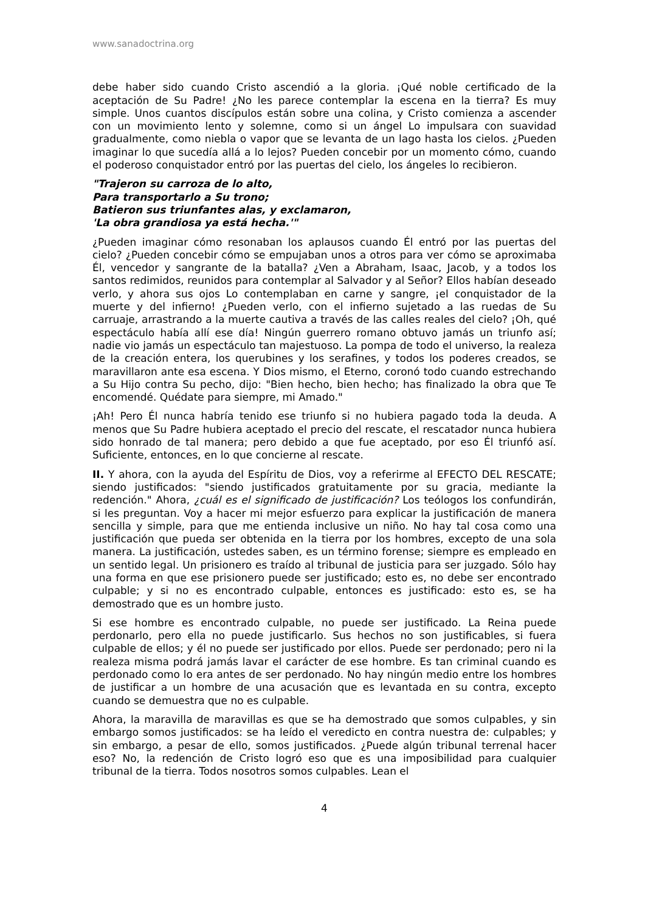www.sanadoctrina.org
debe haber sido cuando Cristo ascendió a la gloria. ¡Qué noble certificado de la aceptación de Su Padre! ¿No les parece contemplar la escena en la tierra? Es muy simple. Unos cuantos discípulos están sobre una colina, y Cristo comienza a ascender con un movimiento lento y solemne, como si un ángel Lo impulsara con suavidad gradualmente, como niebla o vapor que se levanta de un lago hasta los cielos. ¿Pueden imaginar lo que sucedía allá a lo lejos? Pueden concebir por un momento cómo, cuando el poderoso conquistador entró por las puertas del cielo, los ángeles lo recibieron.
"Trajeron su carroza de lo alto,
Para transportarlo a Su trono;
Batieron sus triunfantes alas, y exclamaron,
'La obra grandiosa ya está hecha.'"
¿Pueden imaginar cómo resonaban los aplausos cuando Él entró por las puertas del cielo? ¿Pueden concebir cómo se empujaban unos a otros para ver cómo se aproximaba Él, vencedor y sangrante de la batalla? ¿Ven a Abraham, Isaac, Jacob, y a todos los santos redimidos, reunidos para contemplar al Salvador y al Señor? Ellos habían deseado verlo, y ahora sus ojos Lo contemplaban en carne y sangre, ¡el conquistador de la muerte y del infierno! ¿Pueden verlo, con el infierno sujetado a las ruedas de Su carruaje, arrastrando a la muerte cautiva a través de las calles reales del cielo? ¡Oh, qué espectáculo había allí ese día! Ningún guerrero romano obtuvo jamás un triunfo así; nadie vio jamás un espectáculo tan majestuoso. La pompa de todo el universo, la realeza de la creación entera, los querubines y los serafines, y todos los poderes creados, se maravillaron ante esa escena. Y Dios mismo, el Eterno, coronó todo cuando estrechando a Su Hijo contra Su pecho, dijo: "Bien hecho, bien hecho; has finalizado la obra que Te encomendé. Quédate para siempre, mi Amado."
¡Ah! Pero Él nunca habría tenido ese triunfo si no hubiera pagado toda la deuda. A menos que Su Padre hubiera aceptado el precio del rescate, el rescatador nunca hubiera sido honrado de tal manera; pero debido a que fue aceptado, por eso Él triunfó así. Suficiente, entonces, en lo que concierne al rescate.
II. Y ahora, con la ayuda del Espíritu de Dios, voy a referirme al EFECTO DEL RESCATE; siendo justificados: "siendo justificados gratuitamente por su gracia, mediante la redención." Ahora, ¿cuál es el significado de justificación? Los teólogos los confundirán, si les preguntan. Voy a hacer mi mejor esfuerzo para explicar la justificación de manera sencilla y simple, para que me entienda inclusive un niño. No hay tal cosa como una justificación que pueda ser obtenida en la tierra por los hombres, excepto de una sola manera. La justificación, ustedes saben, es un término forense; siempre es empleado en un sentido legal. Un prisionero es traído al tribunal de justicia para ser juzgado. Sólo hay una forma en que ese prisionero puede ser justificado; esto es, no debe ser encontrado culpable; y si no es encontrado culpable, entonces es justificado: esto es, se ha demostrado que es un hombre justo.
Si ese hombre es encontrado culpable, no puede ser justificado. La Reina puede perdonarlo, pero ella no puede justificarlo. Sus hechos no son justificables, si fuera culpable de ellos; y él no puede ser justificado por ellos. Puede ser perdonado; pero ni la realeza misma podrá jamás lavar el carácter de ese hombre. Es tan criminal cuando es perdonado como lo era antes de ser perdonado. No hay ningún medio entre los hombres de justificar a un hombre de una acusación que es levantada en su contra, excepto cuando se demuestra que no es culpable.
Ahora, la maravilla de maravillas es que se ha demostrado que somos culpables, y sin embargo somos justificados: se ha leído el veredicto en contra nuestra de: culpables; y sin embargo, a pesar de ello, somos justificados. ¿Puede algún tribunal terrenal hacer eso? No, la redención de Cristo logró eso que es una imposibilidad para cualquier tribunal de la tierra. Todos nosotros somos culpables. Lean el
4